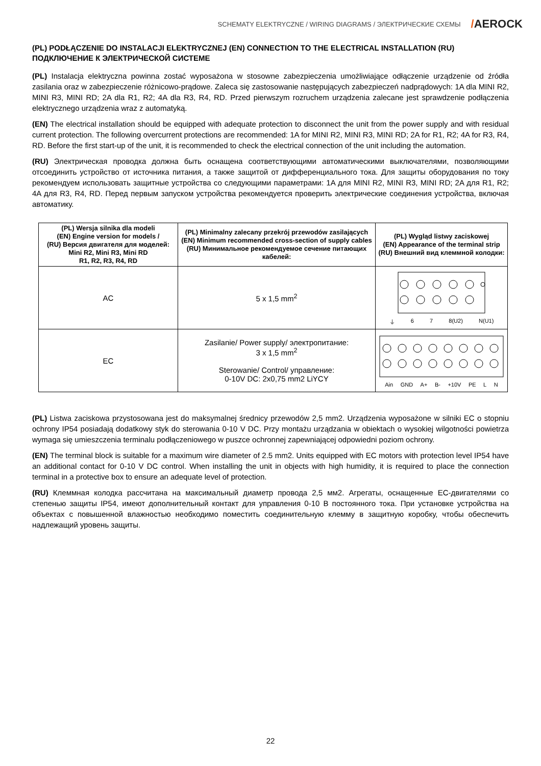SCHEMATY ELEKTRYCZNE / WIRING DIAGRAMS / ЭЛЕКТРИЧЕСКИЕ СХЕМЫ
/AEROCK
(PL) PODŁĄCZENIE DO INSTALACJI ELEKTRYCZNEJ (EN) CONNECTION TO THE ELECTRICAL INSTALLATION (RU) ПОДКЛЮЧЕНИЕ К ЭЛЕКТРИЧЕСКОЙ СИСТЕМЕ
(PL) Instalacja elektryczna powinna zostać wyposażona w stosowne zabezpieczenia umożliwiające odłączenie urządzenie od źródła zasilania oraz w zabezpieczenie różnicowo-prądowe. Zaleca się zastosowanie następujących zabezpieczeń nadprądowych: 1A dla MINI R2, MINI R3, MINI RD; 2A dla R1, R2; 4A dla R3, R4, RD. Przed pierwszym rozruchem urządzenia zalecane jest sprawdzenie podłączenia elektrycznego urządzenia wraz z automatyką.
(EN) The electrical installation should be equipped with adequate protection to disconnect the unit from the power supply and with residual current protection. The following overcurrent protections are recommended: 1A for MINI R2, MINI R3, MINI RD; 2A for R1, R2; 4A for R3, R4, RD. Before the first start-up of the unit, it is recommended to check the electrical connection of the unit including the automation.
(RU) Электрическая проводка должна быть оснащена соответствующими автоматическими выключателями, позволяющими отсоединить устройство от источника питания, а также защитой от дифференциального тока. Для защиты оборудования по току рекомендуем использовать защитные устройства со следующими параметрами: 1A для MINI R2, MINI R3, MINI RD; 2A для R1, R2; 4A для R3, R4, RD. Перед первым запуском устройства рекомендуется проверить электрические соединения устройства, включая автоматику.
| (PL) Wersja silnika dla modeli (EN) Engine version for models / (RU) Версия двигателя для моделей: Mini R2, Mini R3, Mini RD R1, R2, R3, R4, RD | (PL) Minimalny zalecany przekrój przewodów zasilających (EN) Minimum recommended cross-section of supply cables (RU) Минимальное рекомендуемое сечение питающих кабелей: | (PL) Wygląd listwy zaciskowej (EN) Appearance of the terminal strip (RU) Внешний вид клеммной колодки: |
| --- | --- | --- |
| AC | 5 x 1,5 mm<sup>2</sup> | ⏚ 6 7 8(U2) N(U1) |
| EC | Zasilanie/ Power supply/ электропитание: 3 x 1,5 mm<sup>2</sup> Sterowanie/ Control/ управление: 0-10V DC: 2x0,75 mm2 LiYCY | Ain GND A+ B- +10V PE L N |
(PL) Listwa zaciskowa przystosowana jest do maksymalnej średnicy przewodów 2,5 mm2. Urządzenia wyposażone w silniki EC o stopniu ochrony IP54 posiadają dodatkowy styk do sterowania 0-10 V DC. Przy montażu urządzania w obiektach o wysokiej wilgotności powietrza wymaga się umieszczenia terminalu podłączeniowego w puszce ochronnej zapewniającej odpowiedni poziom ochrony.
(EN) The terminal block is suitable for a maximum wire diameter of 2.5 mm2. Units equipped with EC motors with protection level IP54 have an additional contact for 0-10 V DC control. When installing the unit in objects with high humidity, it is required to place the connection terminal in a protective box to ensure an adequate level of protection.
(RU) Клеммная колодка рассчитана на максимальный диаметр провода 2,5 мм2. Агрегаты, оснащенные ЕС-двигателями со степенью защиты IP54, имеют дополнительный контакт для управления 0-10 В постоянного тока. При установке устройства на объектах с повышенной влажностью необходимо поместить соединительную клемму в защитную коробку, чтобы обеспечить надлежащий уровень защиты.
22